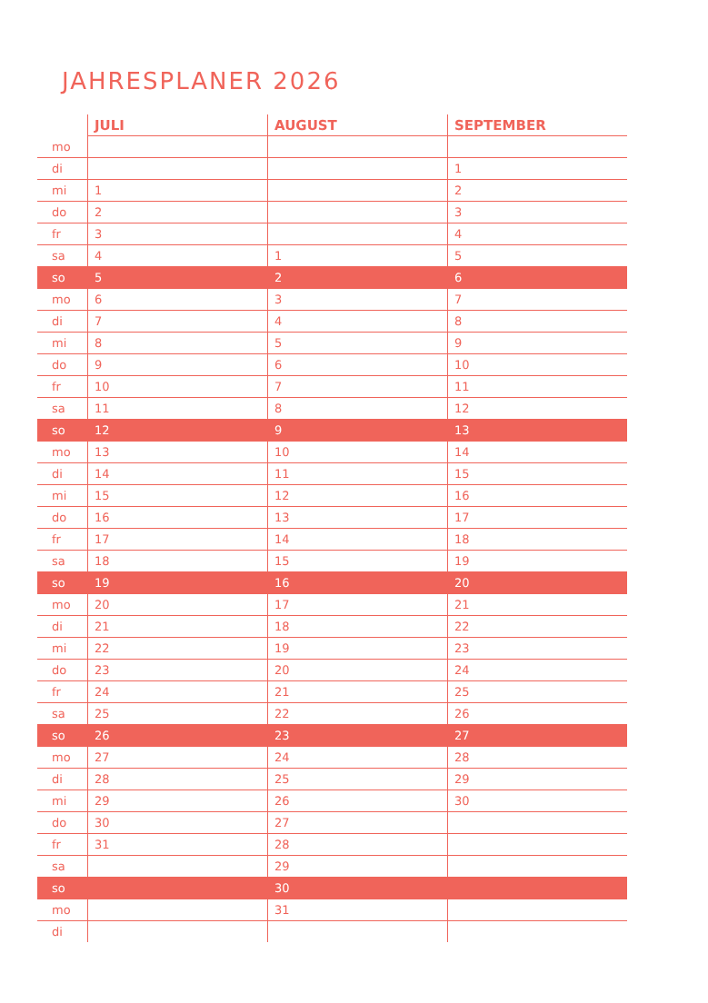JAHRESPLANER 2026
| | JULI | AUGUST | SEPTEMBER |
| --- | --- | --- | --- |
| mo | | | |
| di | | | 1 |
| mi | 1 | | 2 |
| do | 2 | | 3 |
| fr | 3 | | 4 |
| sa | 4 | 1 | 5 |
| so | 5 | 2 | 6 |
| mo | 6 | 3 | 7 |
| di | 7 | 4 | 8 |
| mi | 8 | 5 | 9 |
| do | 9 | 6 | 10 |
| fr | 10 | 7 | 11 |
| sa | 11 | 8 | 12 |
| so | 12 | 9 | 13 |
| mo | 13 | 10 | 14 |
| di | 14 | 11 | 15 |
| mi | 15 | 12 | 16 |
| do | 16 | 13 | 17 |
| fr | 17 | 14 | 18 |
| sa | 18 | 15 | 19 |
| so | 19 | 16 | 20 |
| mo | 20 | 17 | 21 |
| di | 21 | 18 | 22 |
| mi | 22 | 19 | 23 |
| do | 23 | 20 | 24 |
| fr | 24 | 21 | 25 |
| sa | 25 | 22 | 26 |
| so | 26 | 23 | 27 |
| mo | 27 | 24 | 28 |
| di | 28 | 25 | 29 |
| mi | 29 | 26 | 30 |
| do | 30 | 27 | |
| fr | 31 | 28 | |
| sa | | 29 | |
| so | | 30 | |
| mo | | 31 | |
| di | | | |